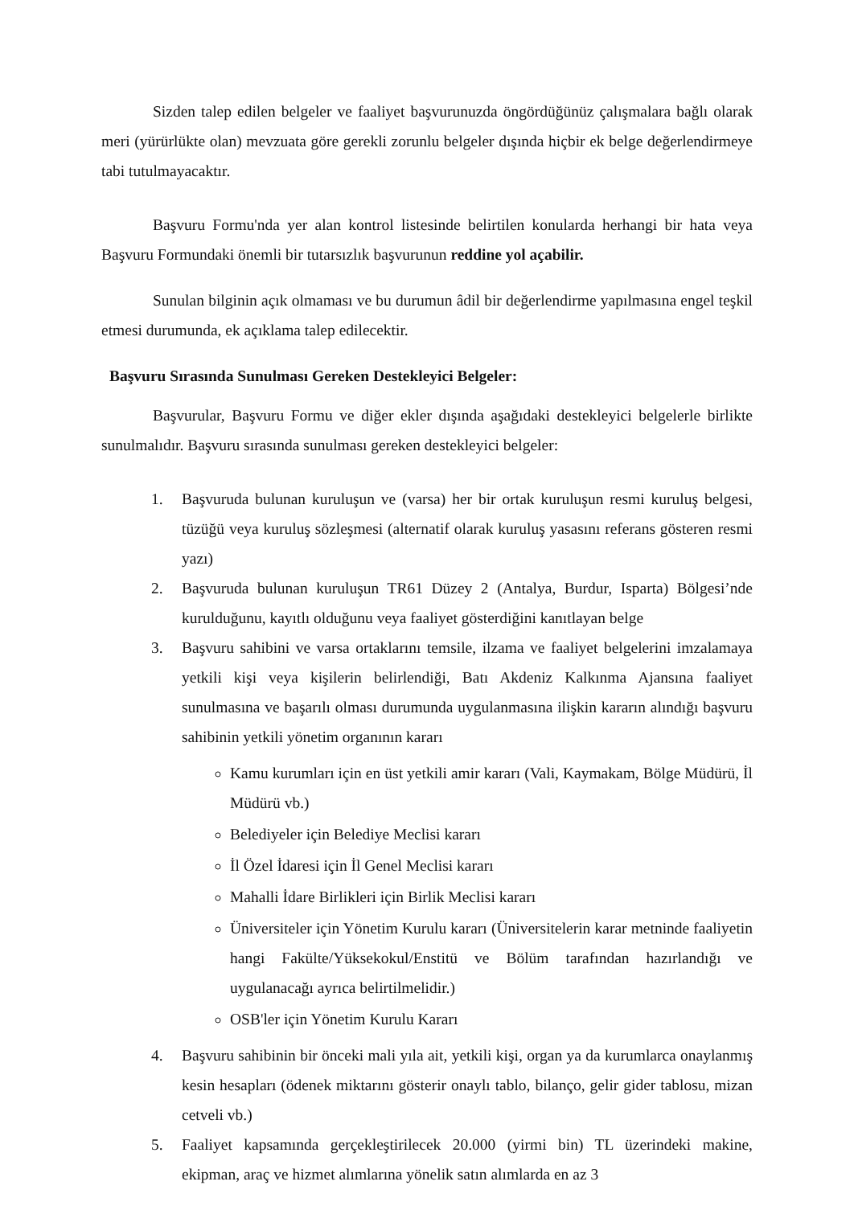Sizden talep edilen belgeler ve faaliyet başvurunuzda öngördüğünüz çalışmalara bağlı olarak meri (yürürlükte olan) mevzuata göre gerekli zorunlu belgeler dışında hiçbir ek belge değerlendirmeye tabi tutulmayacaktır.
Başvuru Formu'nda yer alan kontrol listesinde belirtilen konularda herhangi bir hata veya Başvuru Formundaki önemli bir tutarsızlık başvurunun reddine yol açabilir.
Sunulan bilginin açık olmaması ve bu durumun âdil bir değerlendirme yapılmasına engel teşkil etmesi durumunda, ek açıklama talep edilecektir.
Başvuru Sırasında Sunulması Gereken Destekleyici Belgeler:
Başvurular, Başvuru Formu ve diğer ekler dışında aşağıdaki destekleyici belgelerle birlikte sunulmalıdır. Başvuru sırasında sunulması gereken destekleyici belgeler:
1. Başvuruda bulunan kuruluşun ve (varsa) her bir ortak kuruluşun resmi kuruluş belgesi, tüzüğü veya kuruluş sözleşmesi (alternatif olarak kuruluş yasasını referans gösteren resmi yazı)
2. Başvuruda bulunan kuruluşun TR61 Düzey 2 (Antalya, Burdur, Isparta) Bölgesi’nde kurulduğunu, kayıtlı olduğunu veya faaliyet gösterdiğini kanıtlayan belge
3. Başvuru sahibini ve varsa ortaklarını temsile, ilzama ve faaliyet belgelerini imzalamaya yetkili kişi veya kişilerin belirlendiği, Batı Akdeniz Kalkınma Ajansına faaliyet sunulmasına ve başarılı olması durumunda uygulanmasına ilişkin kararın alındığı başvuru sahibinin yetkili yönetim organının kararı
Kamu kurumları için en üst yetkili amir kararı (Vali, Kaymakam, Bölge Müdürü, İl Müdürü vb.)
Belediyeler için Belediye Meclisi kararı
İl Özel İdaresi için İl Genel Meclisi kararı
Mahalli İdare Birlikleri için Birlik Meclisi kararı
Üniversiteler için Yönetim Kurulu kararı (Üniversitelerin karar metninde faaliyetin hangi Fakülte/Yüksekokul/Enstitü ve Bölüm tarafından hazırlandığı ve uygulanacağı ayrıca belirtilmelidir.)
OSB'ler için Yönetim Kurulu Kararı
4. Başvuru sahibinin bir önceki mali yıla ait, yetkili kişi, organ ya da kurumlarca onaylanmış kesin hesapları (ödenek miktarını gösterir onaylı tablo, bilanço, gelir gider tablosu, mizan cetveli vb.)
5. Faaliyet kapsamında gerçekleştirilecek 20.000 (yirmi bin) TL üzerindeki makine, ekipman, araç ve hizmet alımlarına yönelik satın alımlarda en az 3